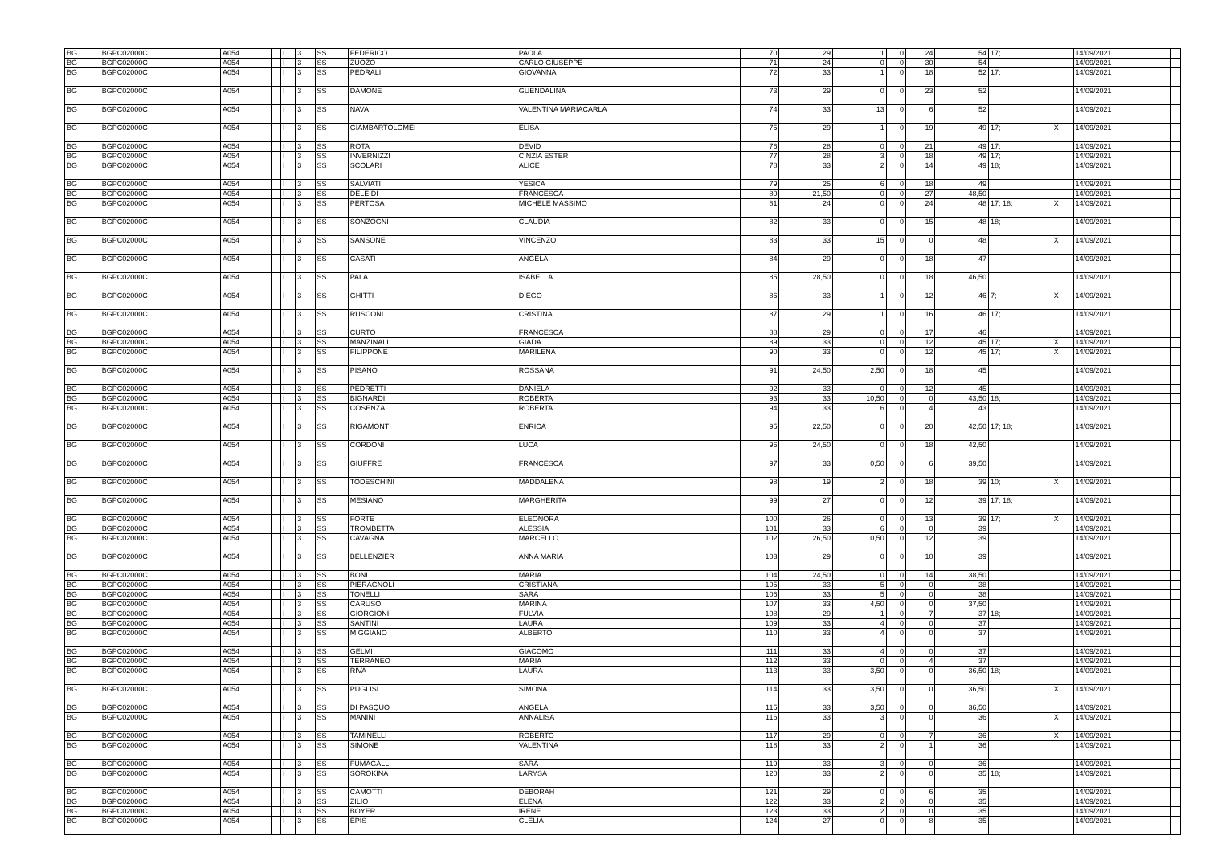| BG | BGPC02000C | A054 | | I | 3 | SS | FEDERICO | PAOLA | 70 | 29 | 1 | 0 | 24 | 54 | 17; | | 14/09/2021 | |
| BG | BGPC02000C | A054 | | I | 3 | SS | ZUOZO | CARLO GIUSEPPE | 71 | 24 | 0 | 0 | 30 | 54 | | | 14/09/2021 | |
| BG | BGPC02000C | A054 | | I | 3 | SS | PEDRALI | GIOVANNA | 72 | 33 | 1 | 0 | 18 | 52 | 17; | | 14/09/2021 | |
| BG | BGPC02000C | A054 | | I | 3 | SS | DAMONE | GUENDALINA | 73 | 29 | 0 | 0 | 23 | 52 | | | 14/09/2021 | |
| BG | BGPC02000C | A054 | | I | 3 | SS | NAVA | VALENTINA MARIACARLA | 74 | 33 | 13 | 0 | 6 | 52 | | | 14/09/2021 | |
| BG | BGPC02000C | A054 | | I | 3 | SS | GIAMBARTOLOMEI | ELISA | 75 | 29 | 1 | 0 | 19 | 49 | 17; | X | 14/09/2021 | |
| BG | BGPC02000C | A054 | | I | 3 | SS | ROTA | DEVID | 76 | 28 | 0 | 0 | 21 | 49 | 17; | | 14/09/2021 | |
| BG | BGPC02000C | A054 | | I | 3 | SS | INVERNIZZI | CINZIA ESTER | 77 | 28 | 3 | 0 | 18 | 49 | 17; | | 14/09/2021 | |
| BG | BGPC02000C | A054 | | I | 3 | SS | SCOLARI | ALICE | 78 | 33 | 2 | 0 | 14 | 49 | 18; | | 14/09/2021 | |
| BG | BGPC02000C | A054 | | I | 3 | SS | SALVIATI | YESICA | 79 | 25 | 6 | 0 | 18 | 49 | | | 14/09/2021 | |
| BG | BGPC02000C | A054 | | I | 3 | SS | DELEIDI | FRANCESCA | 80 | 21,50 | 0 | 0 | 27 | 48,50 | | | 14/09/2021 | |
| BG | BGPC02000C | A054 | | I | 3 | SS | PERTOSA | MICHELE MASSIMO | 81 | 24 | 0 | 0 | 24 | 48 | 17; 18; | X | 14/09/2021 | |
| BG | BGPC02000C | A054 | | I | 3 | SS | SONZOGNI | CLAUDIA | 82 | 33 | 0 | 0 | 15 | 48 | 18; | | 14/09/2021 | |
| BG | BGPC02000C | A054 | | I | 3 | SS | SANSONE | VINCENZO | 83 | 33 | 15 | 0 | 0 | 48 | | X | 14/09/2021 | |
| BG | BGPC02000C | A054 | | I | 3 | SS | CASATI | ANGELA | 84 | 29 | 0 | 0 | 18 | 47 | | | 14/09/2021 | |
| BG | BGPC02000C | A054 | | I | 3 | SS | PALA | ISABELLA | 85 | 28,50 | 0 | 0 | 18 | 46,50 | | | 14/09/2021 | |
| BG | BGPC02000C | A054 | | I | 3 | SS | GHITTI | DIEGO | 86 | 33 | 1 | 0 | 12 | 46 | 7; | X | 14/09/2021 | |
| BG | BGPC02000C | A054 | | I | 3 | SS | RUSCONI | CRISTINA | 87 | 29 | 1 | 0 | 16 | 46 | 17; | | 14/09/2021 | |
| BG | BGPC02000C | A054 | | I | 3 | SS | CURTO | FRANCESCA | 88 | 29 | 0 | 0 | 17 | 46 | | | 14/09/2021 | |
| BG | BGPC02000C | A054 | | I | 3 | SS | MANZINALI | GIADA | 89 | 33 | 0 | 0 | 12 | 45 | 17; | X | 14/09/2021 | |
| BG | BGPC02000C | A054 | | I | 3 | SS | FILIPPONE | MARILENA | 90 | 33 | 0 | 0 | 12 | 45 | 17; | X | 14/09/2021 | |
| BG | BGPC02000C | A054 | | I | 3 | SS | PISANO | ROSSANA | 91 | 24,50 | 2,50 | 0 | 18 | 45 | | | 14/09/2021 | |
| BG | BGPC02000C | A054 | | I | 3 | SS | PEDRETTI | DANIELA | 92 | 33 | 0 | 0 | 12 | 45 | | | 14/09/2021 | |
| BG | BGPC02000C | A054 | | I | 3 | SS | BIGNARDI | ROBERTA | 93 | 33 | 10,50 | 0 | 0 | 43,50 | 18; | | 14/09/2021 | |
| BG | BGPC02000C | A054 | | I | 3 | SS | COSENZA | ROBERTA | 94 | 33 | 6 | 0 | 4 | 43 | | | 14/09/2021 | |
| BG | BGPC02000C | A054 | | I | 3 | SS | RIGAMONTI | ENRICA | 95 | 22,50 | 0 | 0 | 20 | 42,50 | 17; 18; | | 14/09/2021 | |
| BG | BGPC02000C | A054 | | I | 3 | SS | CORDONI | LUCA | 96 | 24,50 | 0 | 0 | 18 | 42,50 | | | 14/09/2021 | |
| BG | BGPC02000C | A054 | | I | 3 | SS | GIUFFRE | FRANCESCA | 97 | 33 | 0,50 | 0 | 6 | 39,50 | | | 14/09/2021 | |
| BG | BGPC02000C | A054 | | I | 3 | SS | TODESCHINI | MADDALENA | 98 | 19 | 2 | 0 | 18 | 39 | 10; | X | 14/09/2021 | |
| BG | BGPC02000C | A054 | | I | 3 | SS | MESIANO | MARGHERITA | 99 | 27 | 0 | 0 | 12 | 39 | 17; 18; | | 14/09/2021 | |
| BG | BGPC02000C | A054 | | I | 3 | SS | FORTE | ELEONORA | 100 | 26 | 0 | 0 | 13 | 39 | 17; | X | 14/09/2021 | |
| BG | BGPC02000C | A054 | | I | 3 | SS | TROMBETTA | ALESSIA | 101 | 33 | 6 | 0 | 0 | 39 | | | 14/09/2021 | |
| BG | BGPC02000C | A054 | | I | 3 | SS | CAVAGNA | MARCELLO | 102 | 26,50 | 0,50 | 0 | 12 | 39 | | | 14/09/2021 | |
| BG | BGPC02000C | A054 | | I | 3 | SS | BELLENZIER | ANNA MARIA | 103 | 29 | 0 | 0 | 10 | 39 | | | 14/09/2021 | |
| BG | BGPC02000C | A054 | | I | 3 | SS | BONI | MARIA | 104 | 24,50 | 0 | 0 | 14 | 38,50 | | | 14/09/2021 | |
| BG | BGPC02000C | A054 | | I | 3 | SS | PIERAGNOLI | CRISTIANA | 105 | 33 | 5 | 0 | 0 | 38 | | | 14/09/2021 | |
| BG | BGPC02000C | A054 | | I | 3 | SS | TONELLI | SARA | 106 | 33 | 5 | 0 | 0 | 38 | | | 14/09/2021 | |
| BG | BGPC02000C | A054 | | I | 3 | SS | CARUSO | MARINA | 107 | 33 | 4,50 | 0 | 0 | 37,50 | | | 14/09/2021 | |
| BG | BGPC02000C | A054 | | I | 3 | SS | GIORGIONI | FULVIA | 108 | 29 | 1 | 0 | 7 | 37 | 18; | | 14/09/2021 | |
| BG | BGPC02000C | A054 | | I | 3 | SS | SANTINI | LAURA | 109 | 33 | 4 | 0 | 0 | 37 | | | 14/09/2021 | |
| BG | BGPC02000C | A054 | | I | 3 | SS | MIGGIANO | ALBERTO | 110 | 33 | 4 | 0 | 0 | 37 | | | 14/09/2021 | |
| BG | BGPC02000C | A054 | | I | 3 | SS | GELMI | GIACOMO | 111 | 33 | 4 | 0 | 0 | 37 | | | 14/09/2021 | |
| BG | BGPC02000C | A054 | | I | 3 | SS | TERRANEO | MARIA | 112 | 33 | 0 | 0 | 4 | 37 | | | 14/09/2021 | |
| BG | BGPC02000C | A054 | | I | 3 | SS | RIVA | LAURA | 113 | 33 | 3,50 | 0 | 0 | 36,50 | 18; | | 14/09/2021 | |
| BG | BGPC02000C | A054 | | I | 3 | SS | PUGLISI | SIMONA | 114 | 33 | 3,50 | 0 | 0 | 36,50 | | X | 14/09/2021 | |
| BG | BGPC02000C | A054 | | I | 3 | SS | DI PASQUO | ANGELA | 115 | 33 | 3,50 | 0 | 0 | 36,50 | | | 14/09/2021 | |
| BG | BGPC02000C | A054 | | I | 3 | SS | MANINI | ANNALISA | 116 | 33 | 3 | 0 | 0 | 36 | | X | 14/09/2021 | |
| BG | BGPC02000C | A054 | | I | 3 | SS | TAMINELLI | ROBERTO | 117 | 29 | 0 | 0 | 7 | 36 | | X | 14/09/2021 | |
| BG | BGPC02000C | A054 | | I | 3 | SS | SIMONE | VALENTINA | 118 | 33 | 2 | 0 | 1 | 36 | | | 14/09/2021 | |
| BG | BGPC02000C | A054 | | I | 3 | SS | FUMAGALLI | SARA | 119 | 33 | 3 | 0 | 0 | 36 | | | 14/09/2021 | |
| BG | BGPC02000C | A054 | | I | 3 | SS | SOROKINA | LARYSA | 120 | 33 | 2 | 0 | 0 | 35 | 18; | | 14/09/2021 | |
| BG | BGPC02000C | A054 | | I | 3 | SS | CAMOTTI | DEBORAH | 121 | 29 | 0 | 0 | 6 | 35 | | | 14/09/2021 | |
| BG | BGPC02000C | A054 | | I | 3 | SS | ZILIO | ELENA | 122 | 33 | 2 | 0 | 0 | 35 | | | 14/09/2021 | |
| BG | BGPC02000C | A054 | | I | 3 | SS | BOYER | IRENE | 123 | 33 | 2 | 0 | 0 | 35 | | | 14/09/2021 | |
| BG | BGPC02000C | A054 | | I | 3 | SS | EPIS | CLELIA | 124 | 27 | 0 | 0 | 8 | 35 | | | 14/09/2021 | |